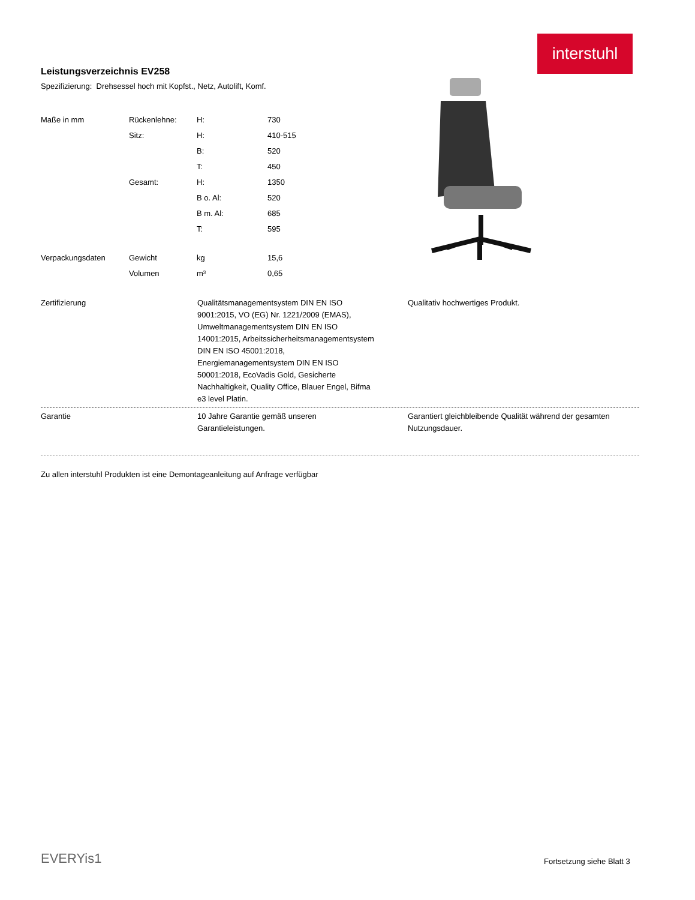interstuhl
Leistungsverzeichnis EV258
Spezifizierung: Drehsessel hoch mit Kopfst., Netz, Autolift, Komf.
| Maße in mm | Rückenlehne: | H: | 730 |
| | Sitz: | H: | 410-515 |
| | | B: | 520 |
| | | T: | 450 |
| | Gesamt: | H: | 1350 |
| | | B o. Al: | 520 |
| | | B m. Al: | 685 |
| | | T: | 595 |
| Verpackungsdaten | Gewicht | kg | 15,6 |
| | Volumen | m³ | 0,65 |
Zertifizierung Qualitätsmanagementsystem DIN EN ISO 9001:2015, VO (EG) Nr. 1221/2009 (EMAS), Umweltmanagementsystem DIN EN ISO 14001:2015, Arbeitssicherheitsmanagementsystem DIN EN ISO 45001:2018, Energiemanagementsystem DIN EN ISO 50001:2018, EcoVadis Gold, Gesicherte Nachhaltigkeit, Quality Office, Blauer Engel, Bifma e3 level Platin.
Qualitativ hochwertiges Produkt.
Garantie 10 Jahre Garantie gemäß unseren Garantieleistungen.
Garantiert gleichbleibende Qualität während der gesamten Nutzungsdauer.
Zu allen interstuhl Produkten ist eine Demontageanleitung auf Anfrage verfügbar
EVERYis1 Fortsetzung siehe Blatt 3